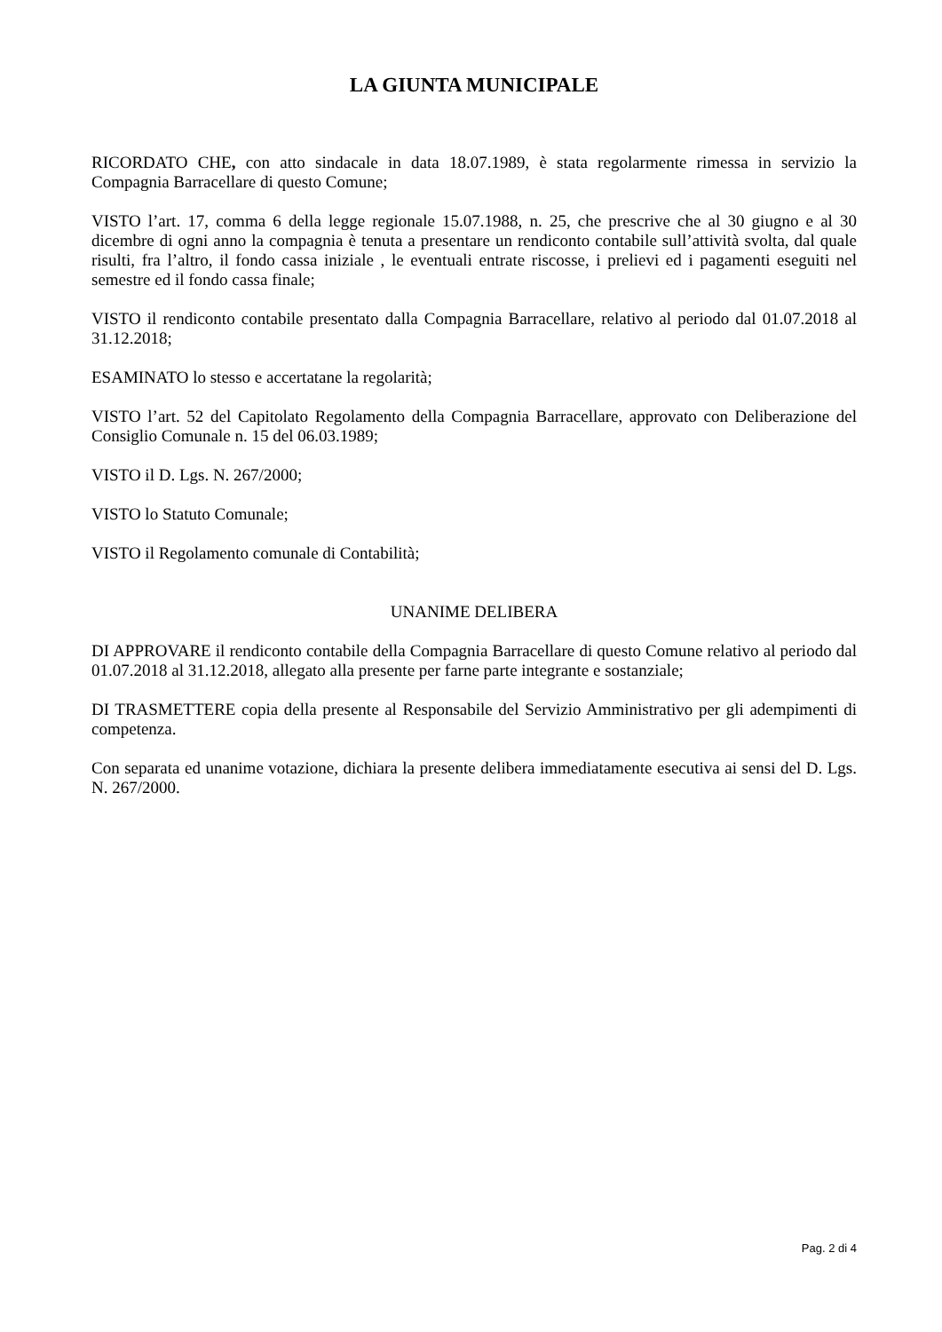LA GIUNTA MUNICIPALE
RICORDATO CHE, con atto sindacale in data 18.07.1989, è stata regolarmente rimessa in servizio la Compagnia Barracellare di questo Comune;
VISTO l’art. 17, comma 6 della legge regionale 15.07.1988, n. 25, che prescrive che al 30 giugno e al 30 dicembre di ogni anno la compagnia è tenuta a presentare un rendiconto contabile sull’attività svolta, dal quale risulti, fra l’altro, il fondo cassa iniziale , le eventuali entrate riscosse, i prelievi ed i pagamenti eseguiti nel semestre ed il fondo cassa finale;
VISTO il rendiconto contabile presentato dalla Compagnia Barracellare, relativo al periodo dal 01.07.2018 al 31.12.2018;
ESAMINATO lo stesso e accertatane la regolarità;
VISTO l’art. 52 del Capitolato Regolamento della Compagnia Barracellare, approvato con Deliberazione del Consiglio Comunale n. 15 del 06.03.1989;
VISTO il D. Lgs. N. 267/2000;
VISTO lo Statuto Comunale;
VISTO il Regolamento comunale di Contabilità;
UNANIME DELIBERA
DI APPROVARE il rendiconto contabile della Compagnia Barracellare di questo Comune relativo al periodo dal 01.07.2018 al 31.12.2018, allegato alla presente per farne parte integrante e sostanziale;
DI TRASMETTERE copia della presente al Responsabile del Servizio Amministrativo per gli adempimenti di competenza.
Con separata ed unanime votazione, dichiara la presente delibera immediatamente esecutiva ai sensi del D. Lgs. N. 267/2000.
Pag. 2 di 4